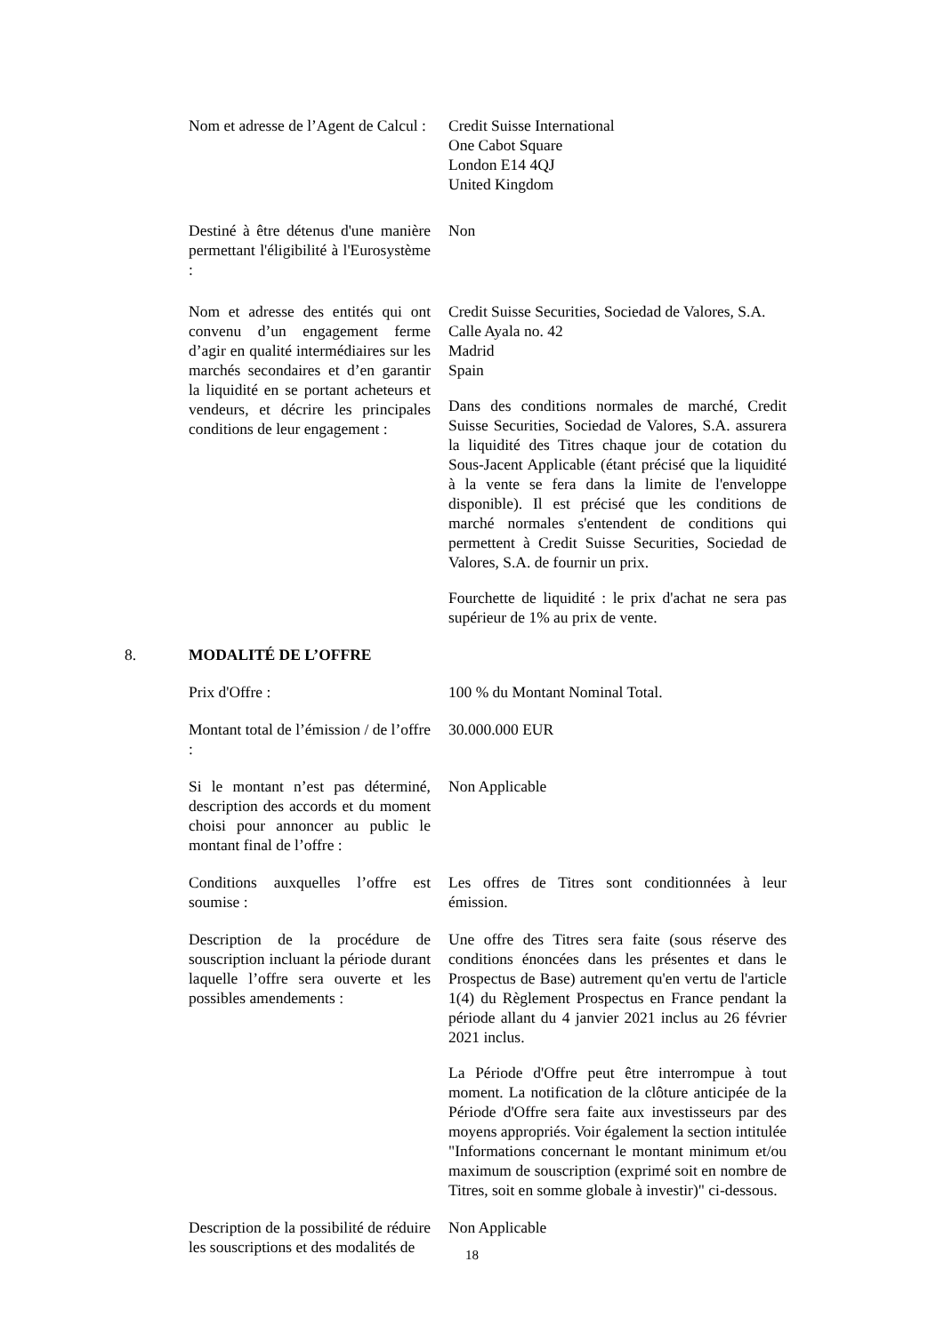Nom et adresse de l’Agent de Calcul :
Credit Suisse International
One Cabot Square
London E14 4QJ
United Kingdom
Destiné à être détenus d'une manière permettant l'éligibilité à l'Eurosystème :
Non
Nom et adresse des entités qui ont convenu d’un engagement ferme d’agir en qualité intermédiaires sur les marchés secondaires et d’en garantir la liquidité en se portant acheteurs et vendeurs, et décrire les principales conditions de leur engagement :
Credit Suisse Securities, Sociedad de Valores, S.A.
Calle Ayala no. 42
Madrid
Spain
Dans des conditions normales de marché, Credit Suisse Securities, Sociedad de Valores, S.A. assurera la liquidité des Titres chaque jour de cotation du Sous-Jacent Applicable (étant précisé que la liquidité à la vente se fera dans la limite de l'enveloppe disponible). Il est précisé que les conditions de marché normales s'entendent de conditions qui permettent à Credit Suisse Securities, Sociedad de Valores, S.A. de fournir un prix.
Fourchette de liquidité : le prix d'achat ne sera pas supérieur de 1% au prix de vente.
8. MODALITÉ DE L’OFFRE
Prix d'Offre : 100 % du Montant Nominal Total.
Montant total de l’émission / de l’offre :
30.000.000 EUR
Si le montant n’est pas déterminé, description des accords et du moment choisi pour annoncer au public le montant final de l’offre :
Non Applicable
Conditions auxquelles l’offre est soumise :
Les offres de Titres sont conditionnées à leur émission.
Description de la procédure de souscription incluant la période durant laquelle l’offre sera ouverte et les possibles amendements :
Une offre des Titres sera faite (sous réserve des conditions énoncées dans les présentes et dans le Prospectus de Base) autrement qu'en vertu de l'article 1(4) du Règlement Prospectus en France pendant la période allant du 4 janvier 2021 inclus au 26 février 2021 inclus.
La Période d'Offre peut être interrompue à tout moment. La notification de la clôture anticipée de la Période d'Offre sera faite aux investisseurs par des moyens appropriés. Voir également la section intitulée "Informations concernant le montant minimum et/ou maximum de souscription (exprimé soit en nombre de Titres, soit en somme globale à investir)" ci-dessous.
Description de la possibilité de réduire les souscriptions et des modalités de
Non Applicable
18